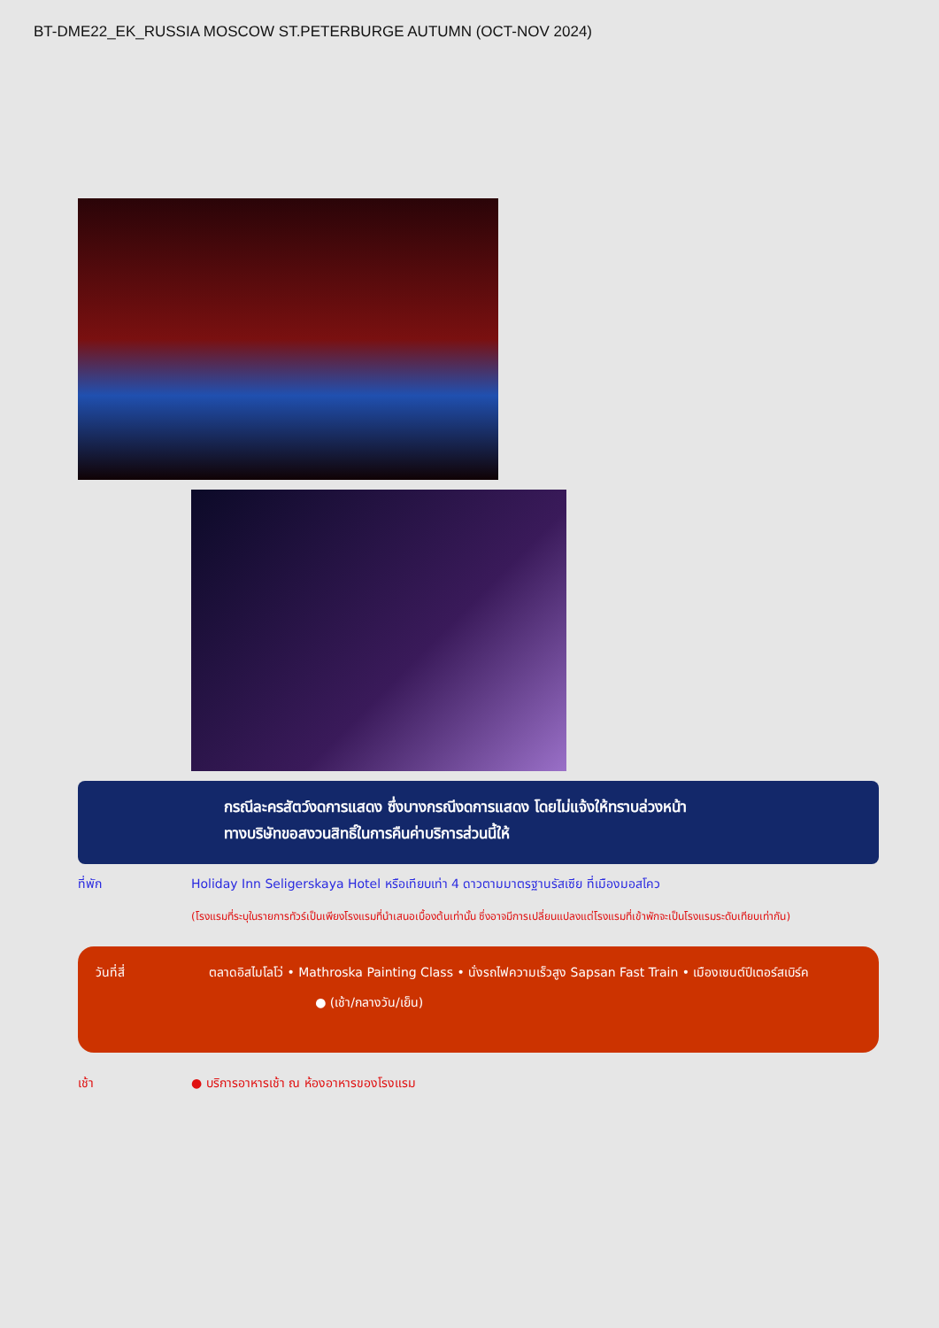BT-DME22_EK_RUSSIA MOSCOW ST.PETERBURGE AUTUMN (OCT-NOV 2024)
กรณีละครสัตว์งดการแสดง ซึ่งบางกรณีงดการแสดง โดยไม่แจ้งให้ทราบล่วงหน้า
ทางบริษัทขอสงวนสิทธิ์ในการคืนค่าบริการส่วนนี้ให้
ที่พัก Holiday Inn Seligerskaya Hotel หรือเทียบเท่า 4 ดาวตามมาตรฐานรัสเซีย ที่เมืองมอสโคว
(โรงแรมที่ระบุในรายการทัวร์เป็นเพียงโรงแรมที่นำเสนอเบื้องต้นเท่านั้น ซึ่งอาจมีการเปลี่ยนแปลงแต่โรงแรมที่เข้าพักจะเป็นโรงแรมระดับเทียบเท่ากัน)
วันที่สี่ ตลาดอิสไมโลโว่ • Mathroska Painting Class • นั่งรถไฟความเร็วสูง Sapsan Fast Train • เมืองเซนต์ปีเตอร์สเบิร์ค ● (เช้า/กลางวัน/เย็น)
เช้า ● บริการอาหารเช้า ณ ห้องอาหารของโรงแรม